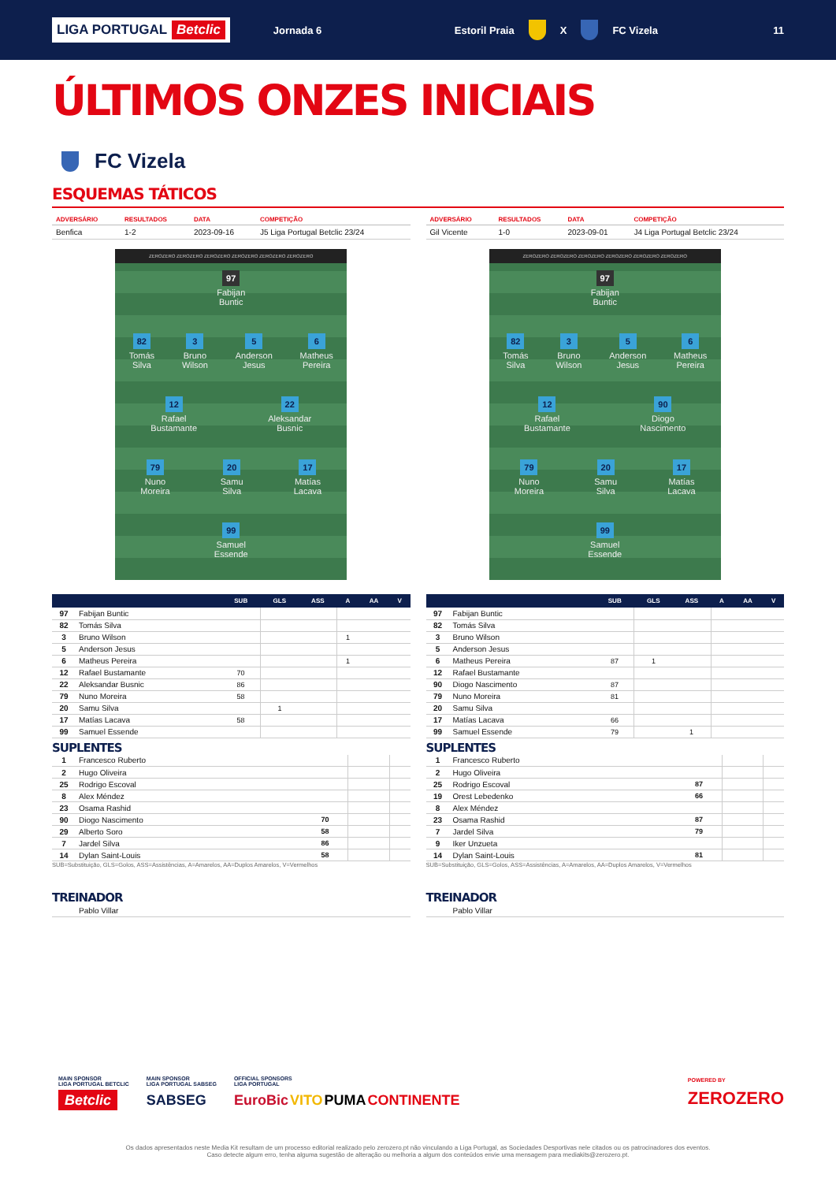LIGA PORTUGAL Betclic
Jornada 6 Estoril Praia X FC Vizela 11
ÚLTIMOS ONZES INICIAIS
FC Vizela
ESQUEMAS TÁTICOS
| ADVERSÁRIO | RESULTADOS | DATA | COMPETIÇÃO |
| --- | --- | --- | --- |
| Benfica | 1-2 | 2023-09-16 | J5 Liga Portugal Betclic 23/24 |
ZEROZERO ZEROZERO ZEROZERO ZEROZERO ZEROZERO ZEROZERO
97
Fabijan
Buntic
82
Tomás
Silva
3
Bruno
Wilson
5
Anderson
Jesus
6
Matheus
Pereira
12
Rafael
Bustamante
22
Aleksandar
Busnic
79
Nuno
Moreira
20
Samu
Silva
17
Matías
Lacava
99
Samuel
Essende
| | | SUB | GLS | ASS | A | AA | V |
| --- | --- | --- | --- | --- | --- | --- | --- |
| 97 | Fabijan Buntic | | | | | | |
| 82 | Tomás Silva | | | | | | |
| 3 | Bruno Wilson | | | | 1 | | |
| 5 | Anderson Jesus | | | | | | |
| 6 | Matheus Pereira | | | | 1 | | |
| 12 | Rafael Bustamante | 70 | | | | | |
| 22 | Aleksandar Busnic | 86 | | | | | |
| 79 | Nuno Moreira | 58 | | | | | |
| 20 | Samu Silva | | 1 | | | | |
| 17 | Matías Lacava | 58 | | | | | |
| 99 | Samuel Essende | | | | | | |
SUPLENTES
| 1 | Francesco Ruberto | | | | |
| 2 | Hugo Oliveira | | | | |
| 25 | Rodrigo Escoval | | | | |
| 8 | Alex Méndez | | | | |
| 23 | Osama Rashid | | | | |
| 90 | Diogo Nascimento | 70 | | | |
| 29 | Alberto Soro | 58 | | | |
| 7 | Jardel Silva | 86 | | | |
| 14 | Dylan Saint-Louis | 58 | | | |
SUB=Substituição, GLS=Golos, ASS=Assistências, A=Amarelos, AA=Duplos Amarelos, V=Vermelhos
TREINADOR
| | Pablo Villar |
| ADVERSÁRIO | RESULTADOS | DATA | COMPETIÇÃO |
| --- | --- | --- | --- |
| Gil Vicente | 1-0 | 2023-09-01 | J4 Liga Portugal Betclic 23/24 |
ZEROZERO ZEROZERO ZEROZERO ZEROZERO ZEROZERO ZEROZERO
97
Fabijan
Buntic
82
Tomás
Silva
3
Bruno
Wilson
5
Anderson
Jesus
6
Matheus
Pereira
12
Rafael
Bustamante
90
Diogo
Nascimento
79
Nuno
Moreira
20
Samu
Silva
17
Matías
Lacava
99
Samuel
Essende
| | | SUB | GLS | ASS | A | AA | V |
| --- | --- | --- | --- | --- | --- | --- | --- |
| 97 | Fabijan Buntic | | | | | | |
| 82 | Tomás Silva | | | | | | |
| 3 | Bruno Wilson | | | | | | |
| 5 | Anderson Jesus | | | | | | |
| 6 | Matheus Pereira | 87 | 1 | | | | |
| 12 | Rafael Bustamante | | | | | | |
| 90 | Diogo Nascimento | 87 | | | | | |
| 79 | Nuno Moreira | 81 | | | | | |
| 20 | Samu Silva | | | | | | |
| 17 | Matías Lacava | 66 | | | | | |
| 99 | Samuel Essende | 79 | | 1 | | | |
SUPLENTES
| 1 | Francesco Ruberto | | | | |
| 2 | Hugo Oliveira | | | | |
| 25 | Rodrigo Escoval | 87 | | | |
| 19 | Orest Lebedenko | 66 | | | |
| 8 | Alex Méndez | | | | |
| 23 | Osama Rashid | 87 | | | |
| 7 | Jardel Silva | 79 | | | |
| 9 | Iker Unzueta | | | | |
| 14 | Dylan Saint-Louis | 81 | | | |
SUB=Substituição, GLS=Golos, ASS=Assistências, A=Amarelos, AA=Duplos Amarelos, V=Vermelhos
TREINADOR
| | Pablo Villar |
MAIN SPONSOR
LIGA PORTUGAL BETCLIC
Betclic
MAIN SPONSOR
LIGA PORTUGAL SABSEG
SABSEG
OFFICIAL SPONSORS
LIGA PORTUGAL
EuroBic VITO PUMA CONTINENTE
POWERED BY
ZEROZERO
Os dados apresentados neste Media Kit resultam de um processo editorial realizado pelo zerozero.pt não vinculando a Liga Portugal, as Sociedades Desportivas nele citados ou os patrocinadores dos eventos.
Caso detecte algum erro, tenha alguma sugestão de alteração ou melhoria a algum dos conteúdos envie uma mensagem para mediakits@zerozero.pt.